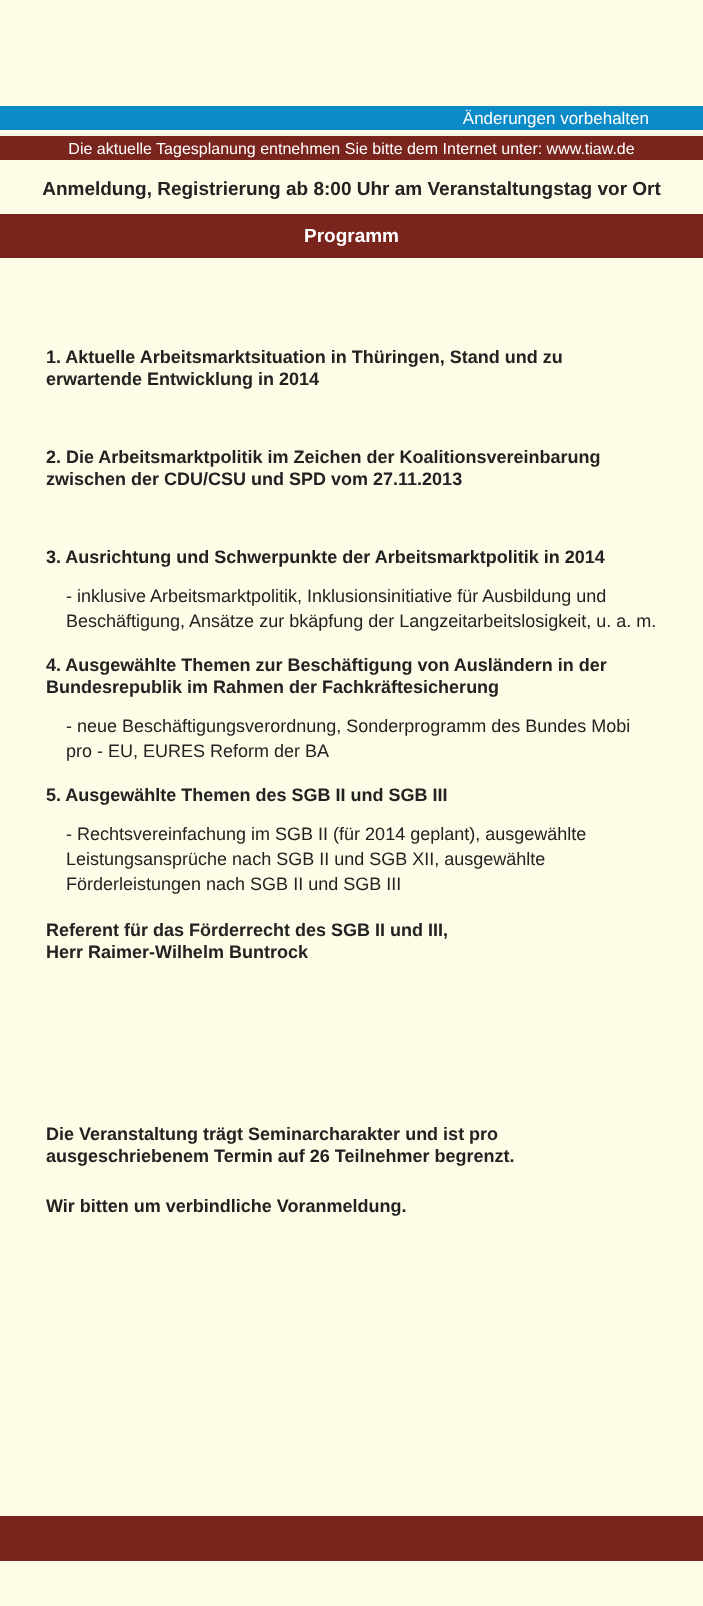Änderungen vorbehalten
Die aktuelle Tagesplanung entnehmen Sie bitte dem Internet unter: www.tiaw.de
Anmeldung, Registrierung ab 8:00 Uhr am Veranstaltungstag vor Ort
Programm
1. Aktuelle Arbeitsmarktsituation in Thüringen, Stand und zu erwartende Entwicklung in 2014
2. Die Arbeitsmarktpolitik im Zeichen der Koalitionsvereinbarung zwischen der CDU/CSU und SPD vom 27.11.2013
3. Ausrichtung und Schwerpunkte der Arbeitsmarktpolitik in 2014
- inklusive Arbeitsmarktpolitik, Inklusionsinitiative für Ausbildung und Beschäftigung, Ansätze zur bkäpfung der Langzeitarbeitslosigkeit, u. a. m.
4. Ausgewählte Themen zur Beschäftigung von Ausländern in der Bundesrepublik im Rahmen der Fachkräftesicherung
- neue Beschäftigungsverordnung, Sonderprogramm des Bundes Mobi pro - EU, EURES Reform der BA
5. Ausgewählte Themen des SGB II und SGB III
- Rechtsvereinfachung im SGB II (für 2014 geplant), ausgewählte Leistungsansprüche nach SGB II und SGB XII, ausgewählte Förderleistungen nach SGB II und SGB III
Referent für das Förderrecht des SGB II und III,
Herr Raimer-Wilhelm Buntrock
Die Veranstaltung trägt Seminarcharakter und ist pro ausgeschriebenem Termin auf 26 Teilnehmer begrenzt.
Wir bitten um verbindliche Voranmeldung.